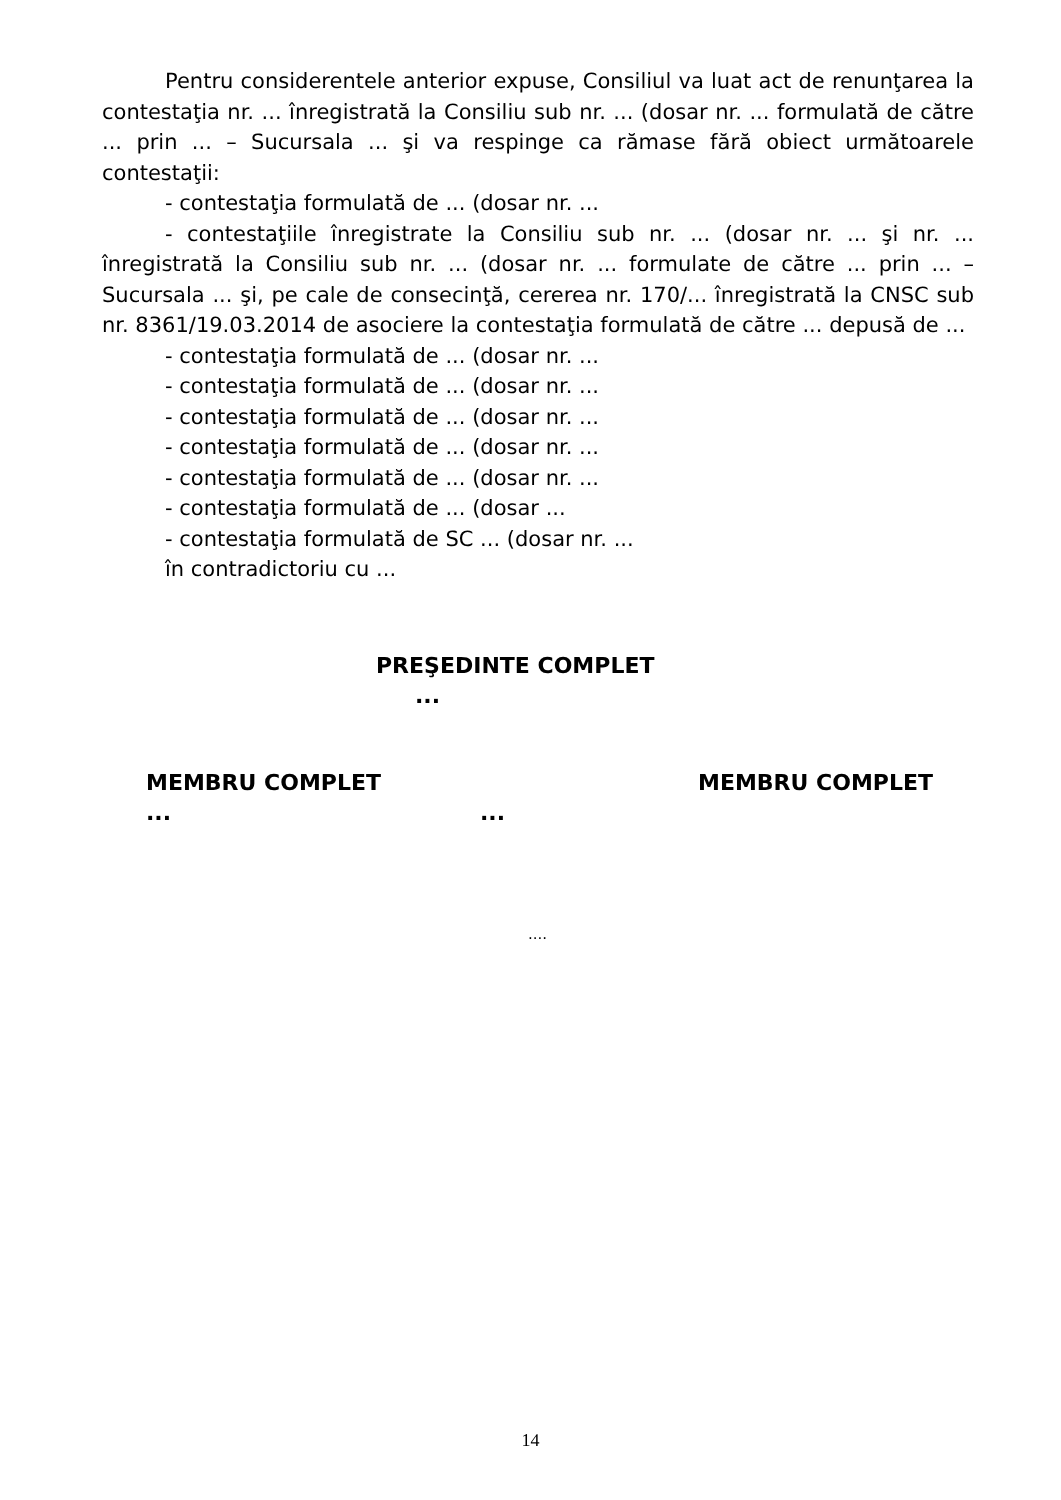Pentru considerentele anterior expuse, Consiliul va luat act de renunţarea la contestaţia nr. ... înregistrată la Consiliu sub nr. ... (dosar nr. ... formulată de către ... prin ... – Sucursala ... şi va respinge ca rămase fără obiect următoarele contestaţii:
- contestaţia formulată de ... (dosar nr. ...
- contestaţiile înregistrate la Consiliu sub nr. ... (dosar nr. ... şi nr. ... înregistrată la Consiliu sub nr. ... (dosar nr. ... formulate de către ... prin ... – Sucursala ... şi, pe cale de consecinţă, cererea nr. 170/... înregistrată la CNSC sub nr. 8361/19.03.2014 de asociere la contestaţia formulată de către ... depusă de ...
- contestaţia formulată de ... (dosar nr. ...
- contestaţia formulată de ... (dosar nr. ...
- contestaţia formulată de ... (dosar nr. ...
- contestaţia formulată de ... (dosar nr. ...
- contestaţia formulată de ... (dosar nr. ...
- contestaţia formulată de ... (dosar ...
- contestaţia formulată de SC ... (dosar nr. ...
în contradictoriu cu ...
PREŞEDINTE COMPLET
...
MEMBRU COMPLET MEMBRU COMPLET
... ...
....
14